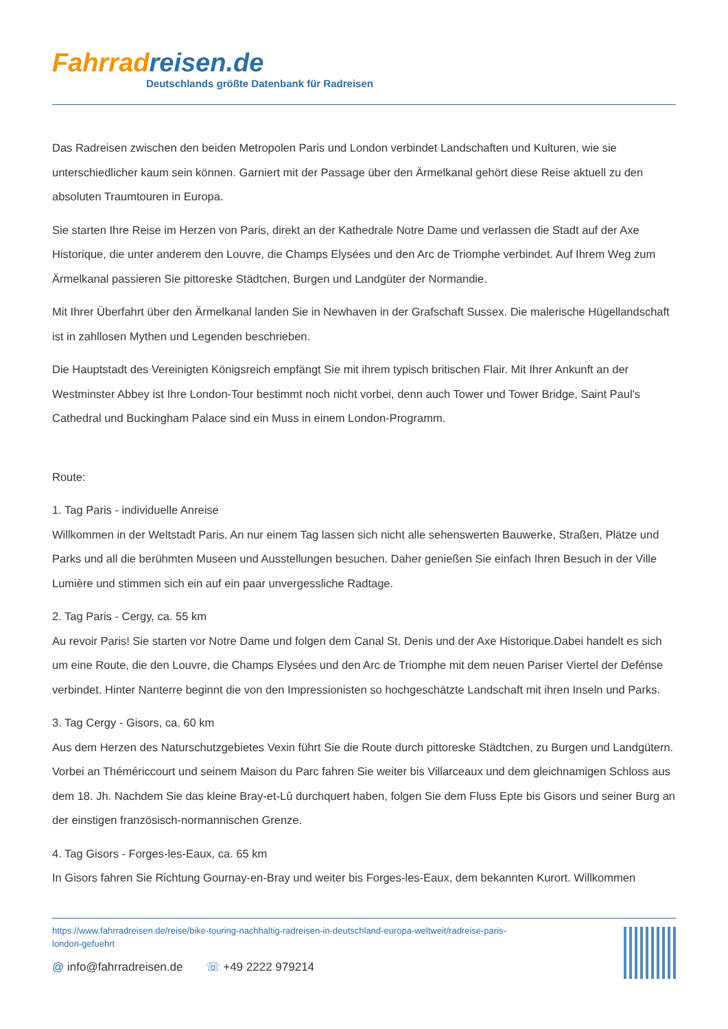Fahrradreisen.de
Deutschlands größte Datenbank für Radreisen
Das Radreisen zwischen den beiden Metropolen Paris und London verbindet Landschaften und Kulturen, wie sie unterschiedlicher kaum sein können. Garniert mit der Passage über den Ärmelkanal gehört diese Reise aktuell zu den absoluten Traumtouren in Europa.
Sie starten Ihre Reise im Herzen von Paris, direkt an der Kathedrale Notre Dame und verlassen die Stadt auf der Axe Historique, die unter anderem den Louvre, die Champs Elysées und den Arc de Triomphe verbindet. Auf Ihrem Weg zum Ärmelkanal passieren Sie pittoreske Städtchen, Burgen und Landgüter der Normandie.
Mit Ihrer Überfahrt über den Ärmelkanal landen Sie in Newhaven in der Grafschaft Sussex. Die malerische Hügellandschaft ist in zahllosen Mythen und Legenden beschrieben.
Die Hauptstadt des Vereinigten Königsreich empfängt Sie mit ihrem typisch britischen Flair. Mit Ihrer Ankunft an der Westminster Abbey ist Ihre London-Tour bestimmt noch nicht vorbei, denn auch Tower und Tower Bridge, Saint Paul's Cathedral und Buckingham Palace sind ein Muss in einem London-Programm.
Route:
1. Tag Paris - individuelle Anreise
Willkommen in der Weltstadt Paris. An nur einem Tag lassen sich nicht alle sehenswerten Bauwerke, Straßen, Plätze und Parks und all die berühmten Museen und Ausstellungen besuchen. Daher genießen Sie einfach Ihren Besuch in der Ville Lumière und stimmen sich ein auf ein paar unvergessliche Radtage.
2. Tag Paris - Cergy, ca. 55 km
Au revoir Paris! Sie starten vor Notre Dame und folgen dem Canal St. Denis und der Axe Historique.Dabei handelt es sich um eine Route, die den Louvre, die Champs Elysées und den Arc de Triomphe mit dem neuen Pariser Viertel der Defénse verbindet. Hinter Nanterre beginnt die von den Impressionisten so hochgeschätzte Landschaft mit ihren Inseln und Parks.
3. Tag Cergy - Gisors, ca. 60 km
Aus dem Herzen des Naturschutzgebietes Vexin führt Sie die Route durch pittoreske Städtchen, zu Burgen und Landgütern. Vorbei an Thémériccourt und seinem Maison du Parc fahren Sie weiter bis Villarceaux und dem gleichnamigen Schloss aus dem 18. Jh. Nachdem Sie das kleine Bray-et-Lû durchquert haben, folgen Sie dem Fluss Epte bis Gisors und seiner Burg an der einstigen französisch-normannischen Grenze.
4. Tag Gisors - Forges-les-Eaux, ca. 65 km
In Gisors fahren Sie Richtung Gournay-en-Bray und weiter bis Forges-les-Eaux, dem bekannten Kurort. Willkommen
https://www.fahrradreisen.de/reise/bike-touring-nachhaltig-radreisen-in-deutschland-europa-weltweit/radreise-paris-
london-gefuehrt
@ info@fahrradreisen.de ☏ +49 2222 979214